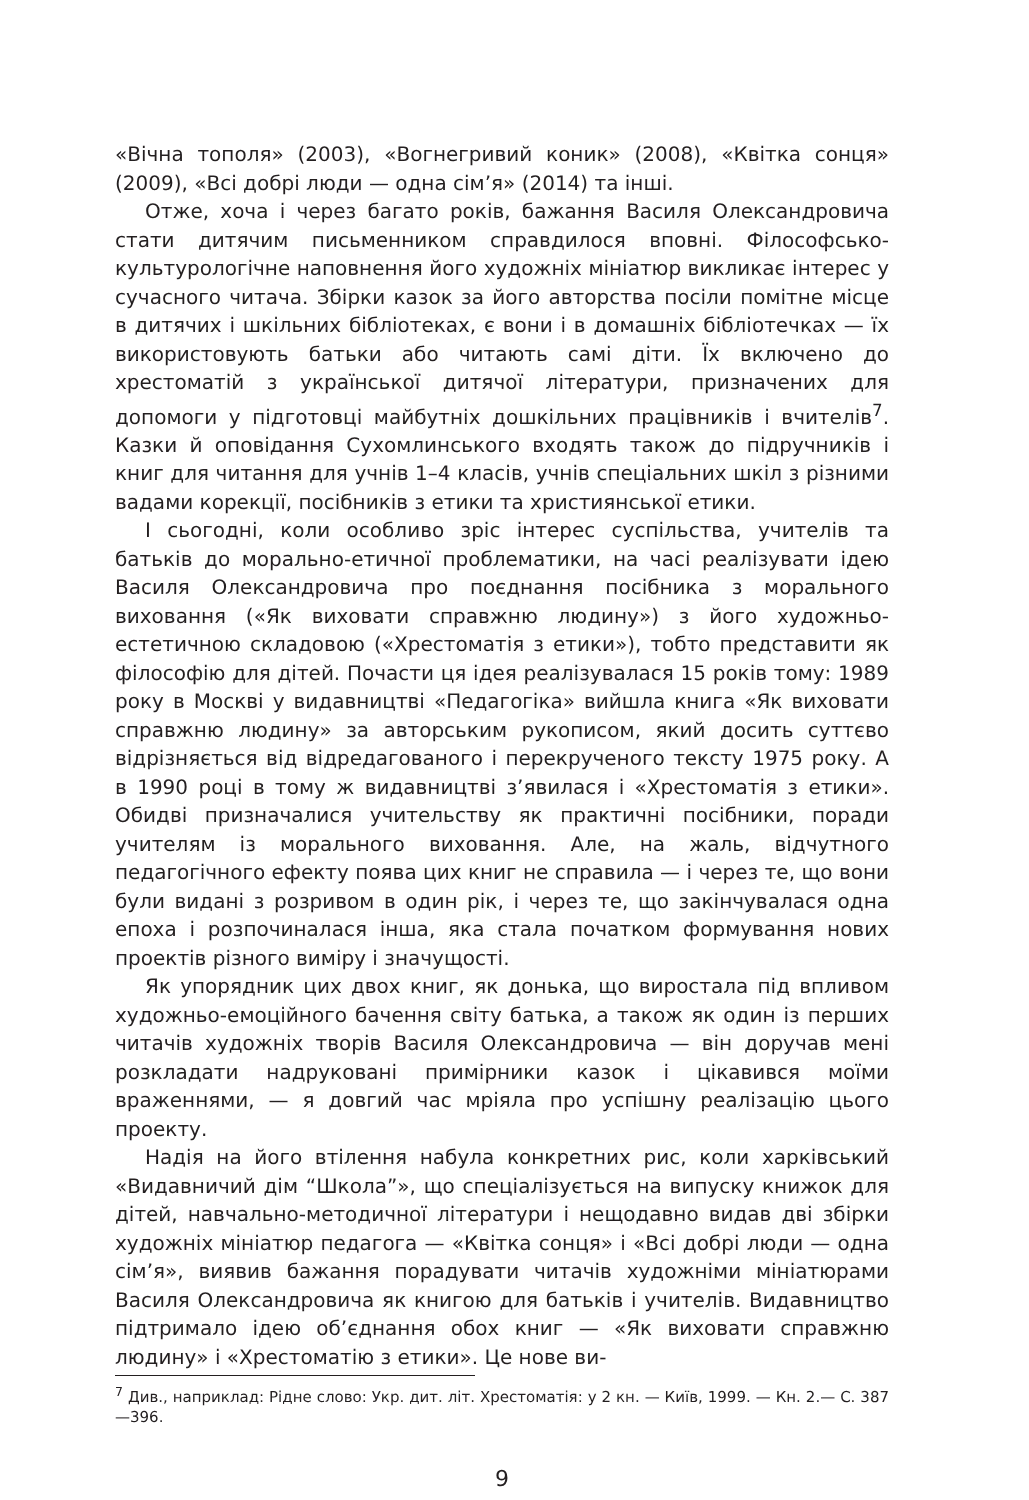«Вічна тополя» (2003), «Вогнегривий коник» (2008), «Квітка сонця» (2009), «Всі добрі люди — одна сім’я» (2014) та інші.
Отже, хоча і через багато років, бажання Василя Олександровича стати дитячим письменником справдилося вповні. Філософсько-культурологічне наповнення його художніх мініатюр викликає інтерес у сучасного читача. Збірки казок за його авторства посіли помітне місце в дитячих і шкільних бібліотеках, є вони і в домашніх бібліотечках — їх використовують батьки або читають самі діти. Їх включено до хрестоматій з української дитячої літератури, призначених для допомоги у підготовці майбутніх дошкільних працівників і вчителів<sup>7</sup>. Казки й оповідання Сухомлинського входять також до підручників і книг для читання для учнів 1–4 класів, учнів спеціальних шкіл з різними вадами корекції, посібників з етики та християнської етики.
І сьогодні, коли особливо зріс інтерес суспільства, учителів та батьків до морально-етичної проблематики, на часі реалізувати ідею Василя Олександровича про поєднання посібника з морального виховання («Як виховати справжню людину») з його художньо-естетичною складовою («Хрестоматія з етики»), тобто представити як філософію для дітей. Почасти ця ідея реалізувалася 15 років тому: 1989 року в Москві у видавництві «Педагогіка» вийшла книга «Як виховати справжню людину» за авторським рукописом, який досить суттєво відрізняється від відредагованого і перекрученого тексту 1975 року. А в 1990 році в тому ж видавництві з’явилася і «Хрестоматія з етики». Обидві призначалися учительству як практичні посібники, поради учителям із морального виховання. Але, на жаль, відчутного педагогічного ефекту поява цих книг не справила — і через те, що вони були видані з розривом в один рік, і через те, що закінчувалася одна епоха і розпочиналася інша, яка стала початком формування нових проектів різного виміру і значущості.
Як упорядник цих двох книг, як донька, що виростала під впливом художньо-емоційного бачення світу батька, а також як один із перших читачів художніх творів Василя Олександровича — він доручав мені розкладати надруковані примірники казок і цікавився моїми враженнями, — я довгий час мріяла про успішну реалізацію цього проекту.
Надія на його втілення набула конкретних рис, коли харківський «Видавничий дім “Школа”», що спеціалізується на випуску книжок для дітей, навчально-методичної літератури і нещодавно видав дві збірки художніх мініатюр педагога — «Квітка сонця» і «Всі добрі люди — одна сім’я», виявив бажання порадувати читачів художніми мініатюрами Василя Олександровича як книгою для батьків і учителів. Видавництво підтримало ідею об’єднання обох книг — «Як виховати справжню людину» і «Хрестоматію з етики». Це нове ви-
<sup>7</sup> Див., наприклад: Рідне слово: Укр. дит. літ. Хрестоматія: у 2 кн. — Київ, 1999. — Кн. 2.— С. 387—396.
9